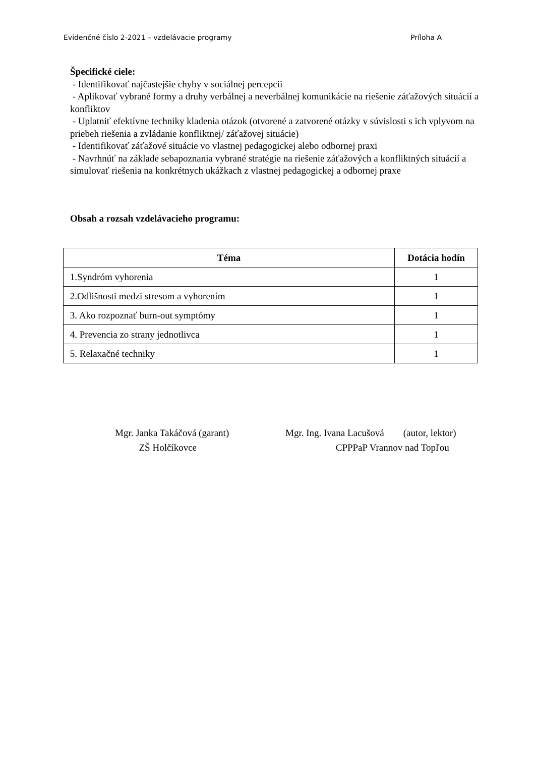Evidenčné číslo 2-2021 – vzdelávacie programy Príloha A
Špecifické ciele:
- Identifikovať najčastejšie chyby v sociálnej percepcii
- Aplikovať vybrané formy a druhy verbálnej a neverbálnej komunikácie na riešenie záťažových situácií a konfliktov
- Uplatniť efektívne techniky kladenia otázok (otvorené a zatvorené otázky v súvislosti s ich vplyvom na priebeh riešenia a zvládanie konfliktnej/ záťažovej situácie)
- Identifikovať záťažové situácie vo vlastnej pedagogickej alebo odbornej praxi
- Navrhnúť na základe sebapoznania vybrané stratégie na riešenie záťažových a konfliktných situácií a simulovať riešenia na konkrétnych ukážkach z vlastnej pedagogickej a odbornej praxe
Obsah a rozsah vzdelávacieho programu:
| Téma | Dotácia hodín |
| --- | --- |
| 1.Syndróm vyhorenia | 1 |
| 2.Odlišnosti medzi stresom a vyhorením | 1 |
| 3. Ako rozpoznať burn-out symptómy | 1 |
| 4. Prevencia zo strany jednotlivca | 1 |
| 5. Relaxačné techniky | 1 |
Mgr. Janka Takáčová (garant)
ZŠ Holčíkovce
Mgr. Ing. Ivana Lacušová (autor, lektor)
CPPPaP Vrannov nad Topľou